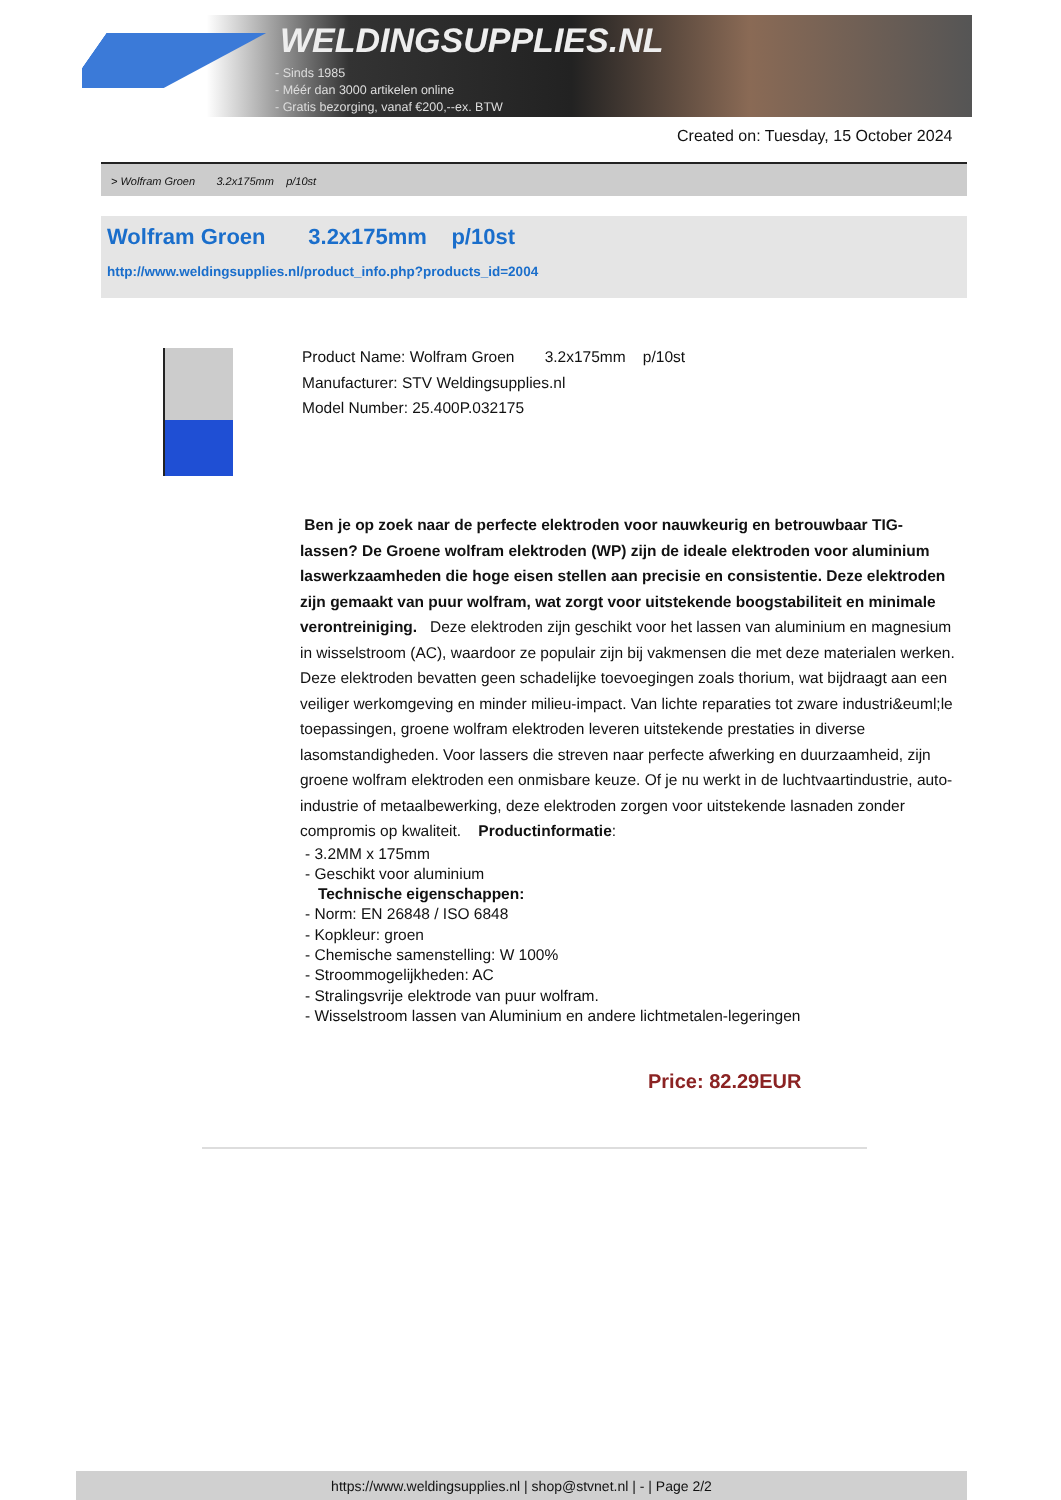WELDINGSUPPLIES.NL
- Sinds 1985
- Méér dan 3000 artikelen online
- Gratis bezorging, vanaf €200,--ex. BTW
Created on: Tuesday, 15 October 2024
> Wolfram Groen 3.2x175mm p/10st
Wolfram Groen 3.2x175mm p/10st
http://www.weldingsupplies.nl/product_info.php?products_id=2004
Product Name: Wolfram Groen 3.2x175mm p/10st
Manufacturer: STV Weldingsupplies.nl
Model Number: 25.400P.032175
Ben je op zoek naar de perfecte elektroden voor nauwkeurig en betrouwbaar TIG-lassen? De Groene wolfram elektroden (WP) zijn de ideale elektroden voor aluminium laswerkzaamheden die hoge eisen stellen aan precisie en consistentie. Deze elektroden zijn gemaakt van puur wolfram, wat zorgt voor uitstekende boogstabiliteit en minimale verontreiniging. Deze elektroden zijn geschikt voor het lassen van aluminium en magnesium in wisselstroom (AC), waardoor ze populair zijn bij vakmensen die met deze materialen werken. Deze elektroden bevatten geen schadelijke toevoegingen zoals thorium, wat bijdraagt aan een veiliger werkomgeving en minder milieu-impact. Van lichte reparaties tot zware industri&euml;le toepassingen, groene wolfram elektroden leveren uitstekende prestaties in diverse lasomstandigheden. Voor lassers die streven naar perfecte afwerking en duurzaamheid, zijn groene wolfram elektroden een onmisbare keuze. Of je nu werkt in de luchtvaartindustrie, auto-industrie of metaalbewerking, deze elektroden zorgen voor uitstekende lasnaden zonder compromis op kwaliteit. Productinformatie:
- 3.2MM x 175mm
- Geschikt voor aluminium
Technische eigenschappen:
- Norm: EN 26848 / ISO 6848
- Kopkleur: groen
- Chemische samenstelling: W 100%
- Stroommogelijkheden: AC
- Stralingsvrije elektrode van puur wolfram.
- Wisselstroom lassen van Aluminium en andere lichtmetalen-legeringen
Price: 82.29EUR
https://www.weldingsupplies.nl | shop@stvnet.nl | - | Page 2/2